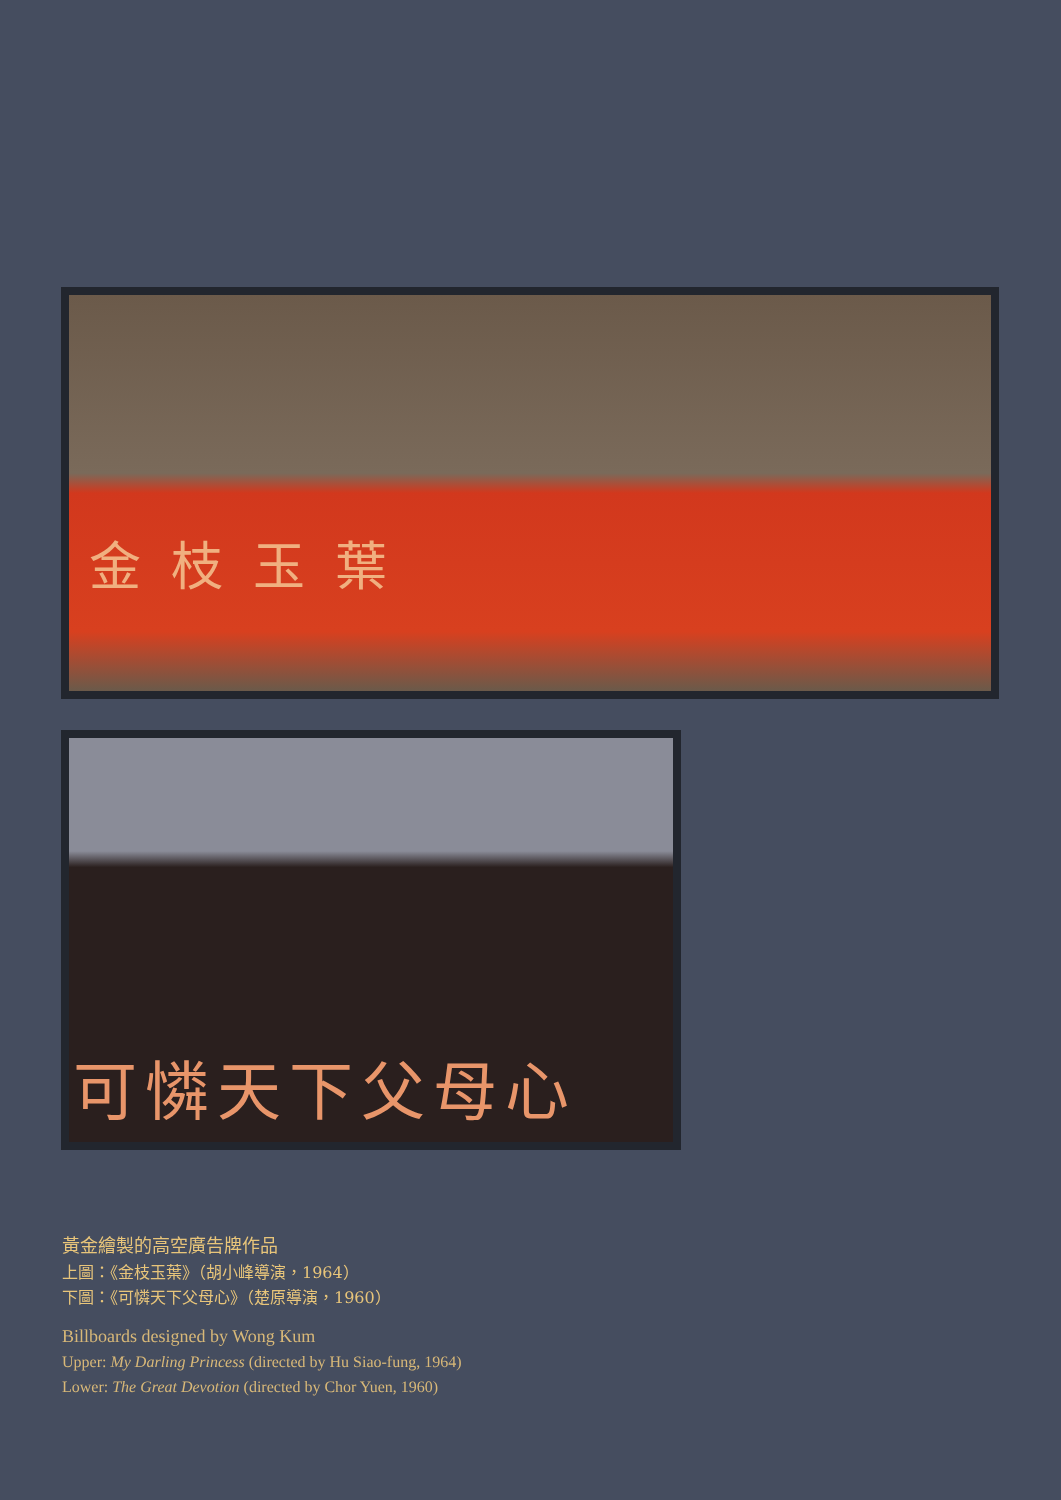金枝玉葉
可憐天下父母心
黃金繪製的高空廣告牌作品
上圖：《金枝玉葉》（胡小峰導演，1964）
下圖：《可憐天下父母心》（楚原導演，1960）
Billboards designed by Wong Kum
Upper: My Darling Princess (directed by Hu Siao-fung, 1964)
Lower: The Great Devotion (directed by Chor Yuen, 1960)